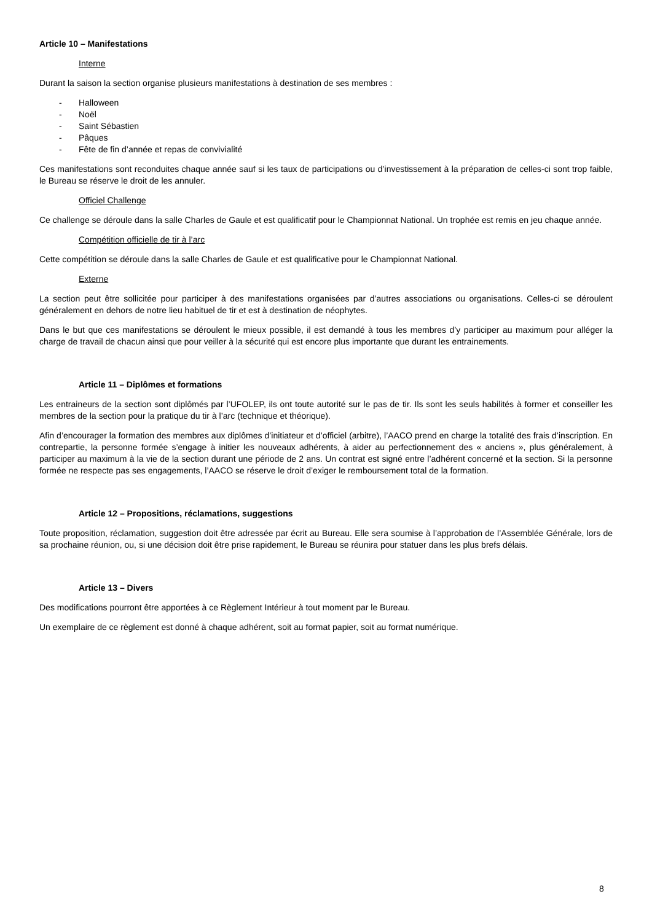Article 10 – Manifestations
Interne
Durant la saison la section organise plusieurs manifestations à destination de ses membres :
- Halloween
- Noël
- Saint Sébastien
- Pâques
- Fête de fin d’année et repas de convivialité
Ces manifestations sont reconduites chaque année sauf si les taux de participations ou d’investissement à la préparation de celles-ci sont trop faible, le Bureau se réserve le droit de les annuler.
Officiel Challenge
Ce challenge se déroule dans la salle Charles de Gaule et est qualificatif pour le Championnat National. Un trophée est remis en jeu chaque année.
Compétition officielle de tir à l’arc
Cette compétition se déroule dans la salle Charles de Gaule et est qualificative pour le Championnat National.
Externe
La section peut être sollicitée pour participer à des manifestations organisées par d’autres associations ou organisations. Celles-ci se déroulent généralement en dehors de notre lieu habituel de tir et est à destination de néophytes.
Dans le but que ces manifestations se déroulent le mieux possible, il est demandé à tous les membres d’y participer au maximum pour alléger la charge de travail de chacun ainsi que pour veiller à la sécurité qui est encore plus importante que durant les entrainements.
Article 11 – Diplômes et formations
Les entraineurs de la section sont diplômés par l’UFOLEP, ils ont toute autorité sur le pas de tir. Ils sont les seuls habilités à former et conseiller les membres de la section pour la pratique du tir à l’arc (technique et théorique).
Afin d’encourager la formation des membres aux diplômes d’initiateur et d’officiel (arbitre), l’AACO prend en charge la totalité des frais d’inscription. En contrepartie, la personne formée s’engage à initier les nouveaux adhérents, à aider au perfectionnement des « anciens », plus généralement, à participer au maximum à la vie de la section durant une période de 2 ans. Un contrat est signé entre l’adhérent concerné et la section. Si la personne formée ne respecte pas ses engagements, l’AACO se réserve le droit d’exiger le remboursement total de la formation.
Article 12 – Propositions, réclamations, suggestions
Toute proposition, réclamation, suggestion doit être adressée par écrit au Bureau. Elle sera soumise à l’approbation de l’Assemblée Générale, lors de sa prochaine réunion, ou, si une décision doit être prise rapidement, le Bureau se réunira pour statuer dans les plus brefs délais.
Article 13 – Divers
Des modifications pourront être apportées à ce Règlement Intérieur à tout moment par le Bureau.
Un exemplaire de ce règlement est donné à chaque adhérent, soit au format papier, soit au format numérique.
8